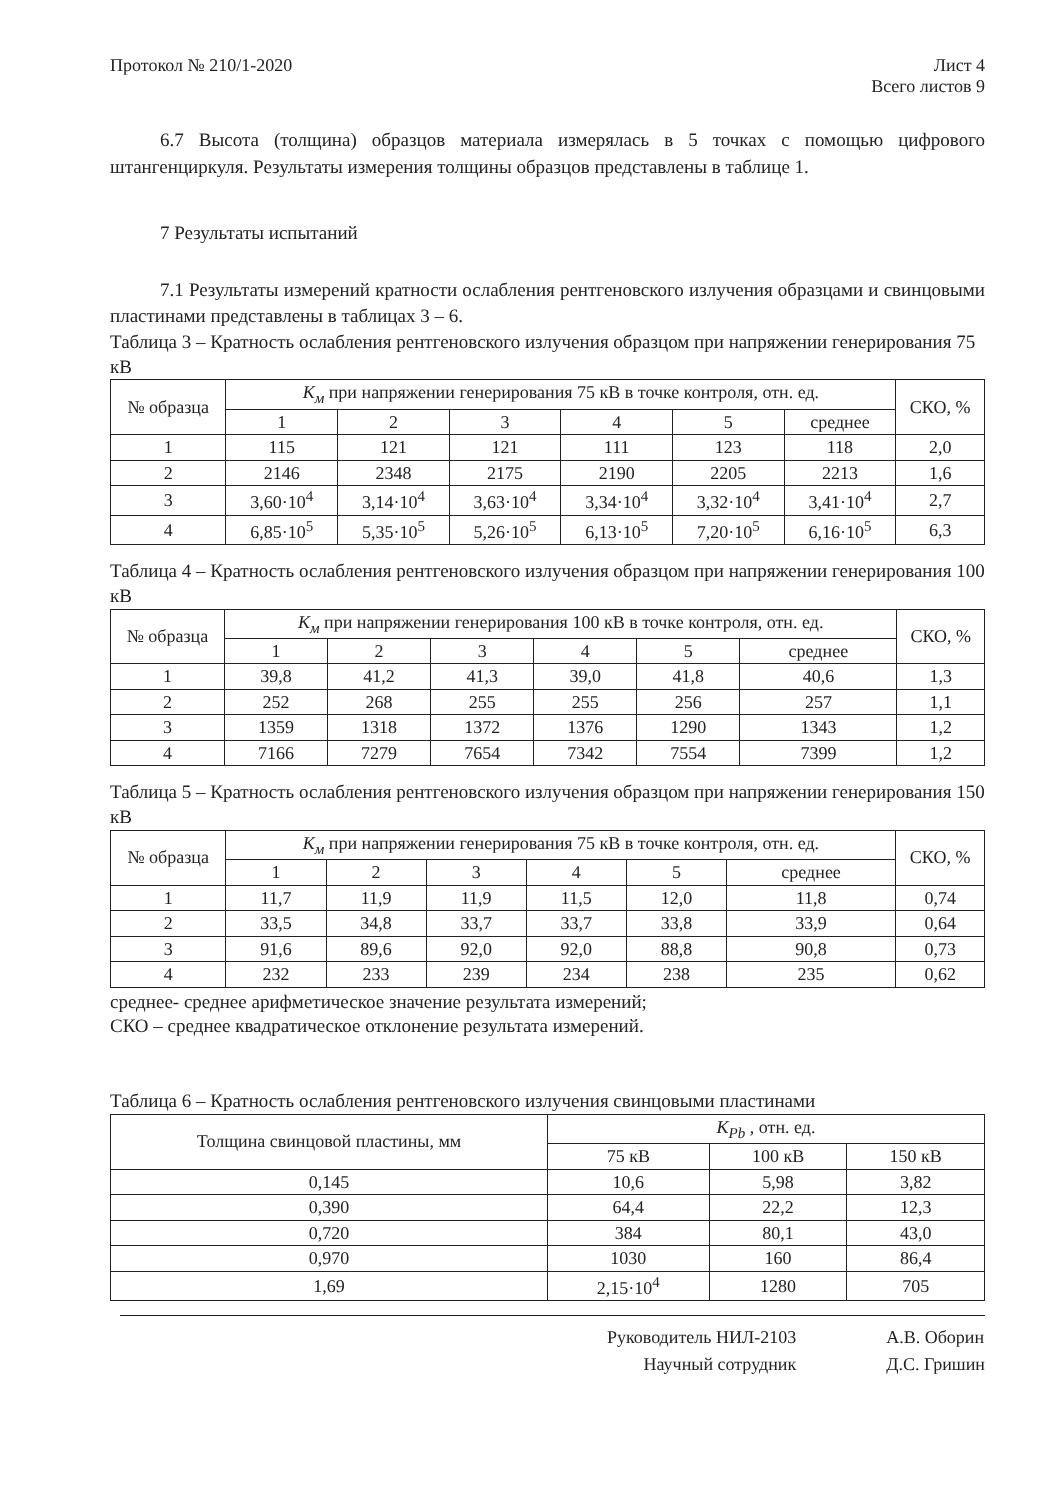Протокол № 210/1-2020 Лист 4
Всего листов 9
6.7 Высота (толщина) образцов материала измерялась в 5 точках с помощью цифрового штангенциркуля. Результаты измерения толщины образцов представлены в таблице 1.
7 Результаты испытаний
7.1 Результаты измерений кратности ослабления рентгеновского излучения образцами и свинцовыми пластинами представлены в таблицах 3 – 6.
Таблица 3 – Кратность ослабления рентгеновского излучения образцом при напряжении генерирования 75 кВ
| № образца | K<sub>м</sub> при напряжении генерирования 75 кВ в точке контроля, отн. ед. | | | | | | СКО, % |
| --- | --- | --- | --- | --- | --- | --- | --- |
| | 1 | 2 | 3 | 4 | 5 | среднее | |
| 1 | 115 | 121 | 121 | 111 | 123 | 118 | 2,0 |
| 2 | 2146 | 2348 | 2175 | 2190 | 2205 | 2213 | 1,6 |
| 3 | 3,60·10<sup>4</sup> | 3,14·10<sup>4</sup> | 3,63·10<sup>4</sup> | 3,34·10<sup>4</sup> | 3,32·10<sup>4</sup> | 3,41·10<sup>4</sup> | 2,7 |
| 4 | 6,85·10<sup>5</sup> | 5,35·10<sup>5</sup> | 5,26·10<sup>5</sup> | 6,13·10<sup>5</sup> | 7,20·10<sup>5</sup> | 6,16·10<sup>5</sup> | 6,3 |
Таблица 4 – Кратность ослабления рентгеновского излучения образцом при напряжении генерирования 100 кВ
| № образца | K<sub>м</sub> при напряжении генерирования 100 кВ в точке контроля, отн. ед. | | | | | | СКО, % |
| --- | --- | --- | --- | --- | --- | --- | --- |
| | 1 | 2 | 3 | 4 | 5 | среднее | |
| 1 | 39,8 | 41,2 | 41,3 | 39,0 | 41,8 | 40,6 | 1,3 |
| 2 | 252 | 268 | 255 | 255 | 256 | 257 | 1,1 |
| 3 | 1359 | 1318 | 1372 | 1376 | 1290 | 1343 | 1,2 |
| 4 | 7166 | 7279 | 7654 | 7342 | 7554 | 7399 | 1,2 |
Таблица 5 – Кратность ослабления рентгеновского излучения образцом при напряжении генерирования 150 кВ
| № образца | K<sub>м</sub> при напряжении генерирования 75 кВ в точке контроля, отн. ед. | | | | | | СКО, % |
| --- | --- | --- | --- | --- | --- | --- | --- |
| | 1 | 2 | 3 | 4 | 5 | среднее | |
| 1 | 11,7 | 11,9 | 11,9 | 11,5 | 12,0 | 11,8 | 0,74 |
| 2 | 33,5 | 34,8 | 33,7 | 33,7 | 33,8 | 33,9 | 0,64 |
| 3 | 91,6 | 89,6 | 92,0 | 92,0 | 88,8 | 90,8 | 0,73 |
| 4 | 232 | 233 | 239 | 234 | 238 | 235 | 0,62 |
среднее- среднее арифметическое значение результата измерений;
СКО – среднее квадратическое отклонение результата измерений.
Таблица 6 – Кратность ослабления рентгеновского излучения свинцовыми пластинами
| Толщина свинцовой пластины, мм | K<sub>Pb</sub> , отн. ед. | | |
| --- | --- | --- | --- |
| | 75 кВ | 100 кВ | 150 кВ |
| 0,145 | 10,6 | 5,98 | 3,82 |
| 0,390 | 64,4 | 22,2 | 12,3 |
| 0,720 | 384 | 80,1 | 43,0 |
| 0,970 | 1030 | 160 | 86,4 |
| 1,69 | 2,15·10<sup>4</sup> | 1280 | 705 |
Руководитель НИЛ-2103
Научный сотрудник
А.В. Оборин
Д.С. Гришин